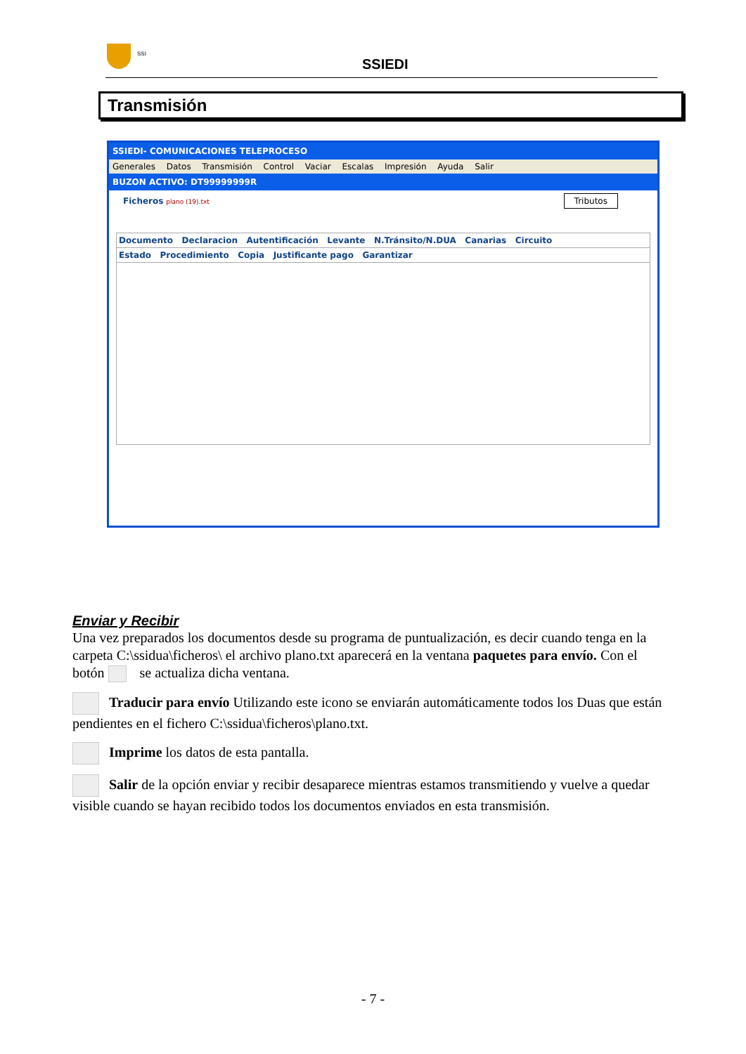SSI
SSIEDI
Transmisión
SSIEDI- COMUNICACIONES TELEPROCESO
Generales Datos Transmisión Control Vaciar Escalas Impresión Ayuda Salir
BUZON ACTIVO: DT99999999R
Ficheros plano (19).txt Tributos
Documento Declaracion Autentificación Levante N.Tránsito/N.DUA Canarias Circuito
Estado Procedimiento Copia Justificante pago Garantizar
Enviar y Recibir
Una vez preparados los documentos desde su programa de puntualización, es decir cuando tenga en la carpeta C:\ssidua\ficheros\ el archivo plano.txt aparecerá en la ventana paquetes para envío. Con el botón se actualiza dicha ventana.
Traducir para envío Utilizando este icono se enviarán automáticamente todos los Duas que están pendientes en el fichero C:\ssidua\ficheros\plano.txt.
Imprime los datos de esta pantalla.
Salir de la opción enviar y recibir desaparece mientras estamos transmitiendo y vuelve a quedar visible cuando se hayan recibido todos los documentos enviados en esta transmisión.
- 7 -